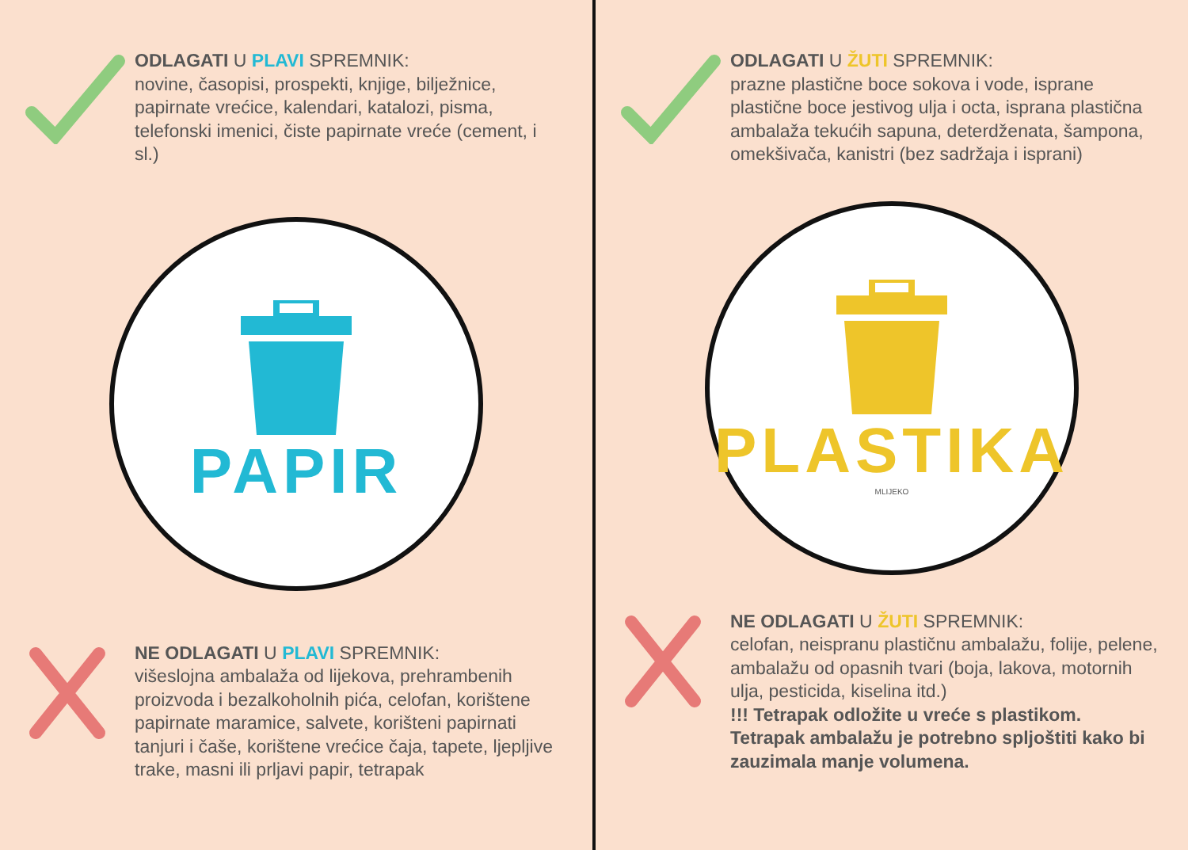ODLAGATI U PLAVI SPREMNIK:
novine, časopisi, prospekti, knjige, bilježnice, papirnate vrećice, kalendari, katalozi, pisma, telefonski imenici, čiste papirnate vreće (cement, i sl.)
PAPIR
NE ODLAGATI U PLAVI SPREMNIK:
višeslojna ambalaža od lijekova, prehrambenih proizvoda i bezalkoholnih pića, celofan, korištene papirnate maramice, salvete, korišteni papirnati tanjuri i čaše, korištene vrećice čaja, tapete, ljepljive trake, masni ili prljavi papir, tetrapak
ODLAGATI U ŽUTI SPREMNIK:
prazne plastične boce sokova i vode, isprane plastične boce jestivog ulja i octa, isprana plastična ambalaža tekućih sapuna, deterdženata, šampona, omekšivača, kanistri (bez sadržaja i isprani)
PLASTIKA
MLIJEKO
NE ODLAGATI U ŽUTI SPREMNIK:
celofan, neispranu plastičnu ambalažu, folije, pelene, ambalažu od opasnih tvari (boja, lakova, motornih ulja, pesticida, kiselina itd.)
!!! Tetrapak odložite u vreće s plastikom. Tetrapak ambalažu je potrebno spljoštiti kako bi zauzimala manje volumena.